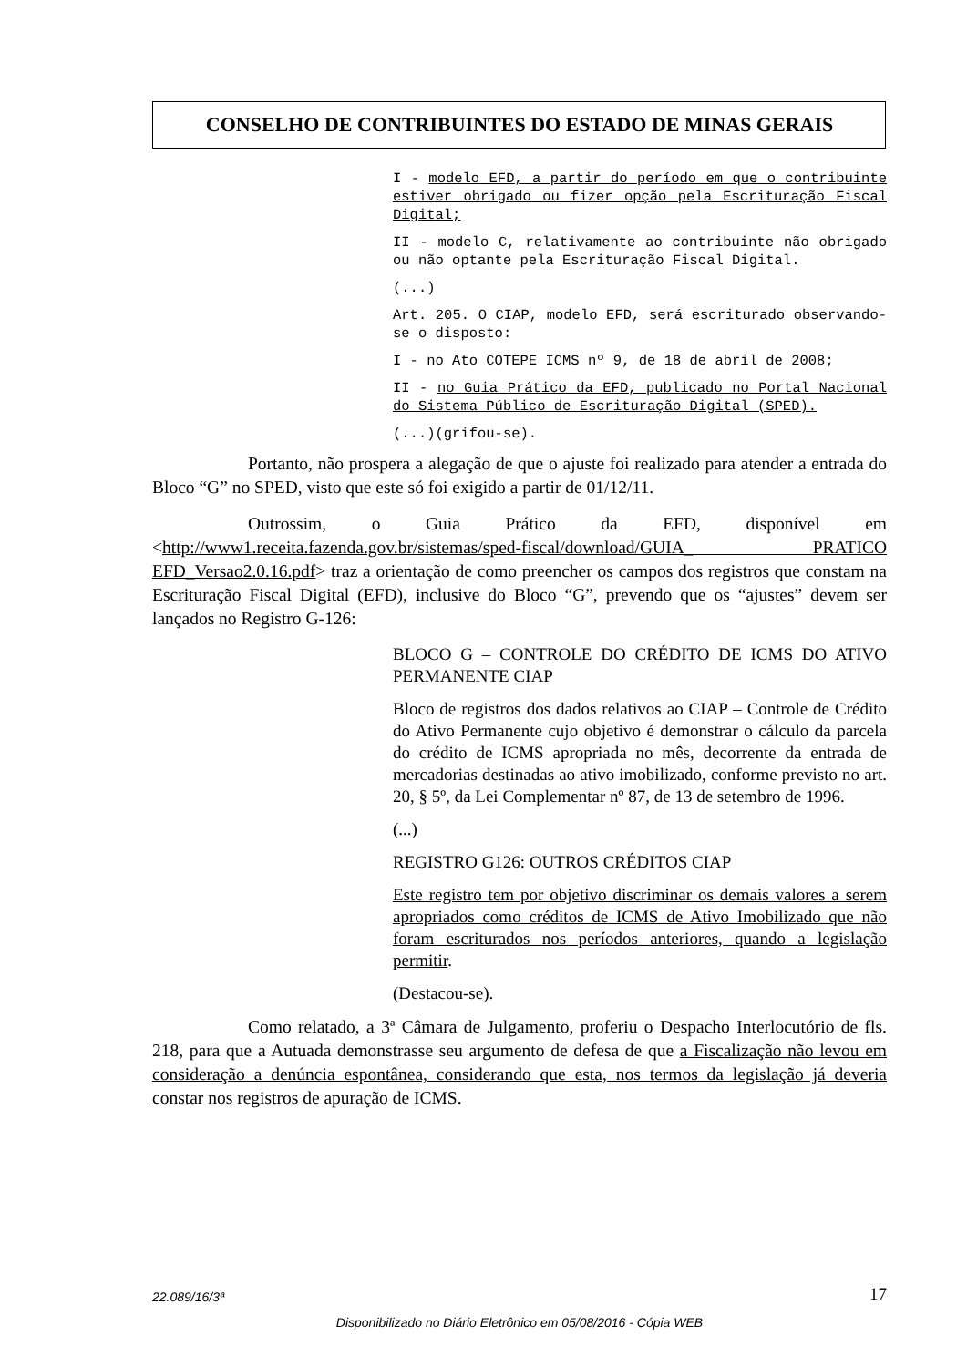CONSELHO DE CONTRIBUINTES DO ESTADO DE MINAS GERAIS
I - modelo EFD, a partir do período em que o contribuinte estiver obrigado ou fizer opção pela Escrituração Fiscal Digital;
II - modelo C, relativamente ao contribuinte não obrigado ou não optante pela Escrituração Fiscal Digital.
(...)
Art. 205. O CIAP, modelo EFD, será escriturado observando-se o disposto:
I - no Ato COTEPE ICMS nº 9, de 18 de abril de 2008;
II - no Guia Prático da EFD, publicado no Portal Nacional do Sistema Público de Escrituração Digital (SPED).
(...)(grifou-se).
Portanto, não prospera a alegação de que o ajuste foi realizado para atender a entrada do Bloco “G” no SPED, visto que este só foi exigido a partir de 01/12/11.
Outrossim, o Guia Prático da EFD, disponível em <http://www1.receita.fazenda.gov.br/sistemas/sped-fiscal/download/GUIA_ PRATICO EFD_Versao2.0.16.pdf> traz a orientação de como preencher os campos dos registros que constam na Escrituração Fiscal Digital (EFD), inclusive do Bloco “G”, prevendo que os “ajustes” devem ser lançados no Registro G-126:
BLOCO G – CONTROLE DO CRÉDITO DE ICMS DO ATIVO PERMANENTE CIAP
Bloco de registros dos dados relativos ao CIAP – Controle de Crédito do Ativo Permanente cujo objetivo é demonstrar o cálculo da parcela do crédito de ICMS apropriada no mês, decorrente da entrada de mercadorias destinadas ao ativo imobilizado, conforme previsto no art. 20, § 5º, da Lei Complementar nº 87, de 13 de setembro de 1996.
(...)
REGISTRO G126: OUTROS CRÉDITOS CIAP
Este registro tem por objetivo discriminar os demais valores a serem apropriados como créditos de ICMS de Ativo Imobilizado que não foram escriturados nos períodos anteriores, quando a legislação permitir.
(Destacou-se).
Como relatado, a 3ª Câmara de Julgamento, proferiu o Despacho Interlocutório de fls. 218, para que a Autuada demonstrasse seu argumento de defesa de que a Fiscalização não levou em consideração a denúncia espontânea, considerando que esta, nos termos da legislação já deveria constar nos registros de apuração de ICMS.
22.089/16/3ª 17
Disponibilizado no Diário Eletrônico em 05/08/2016 - Cópia WEB